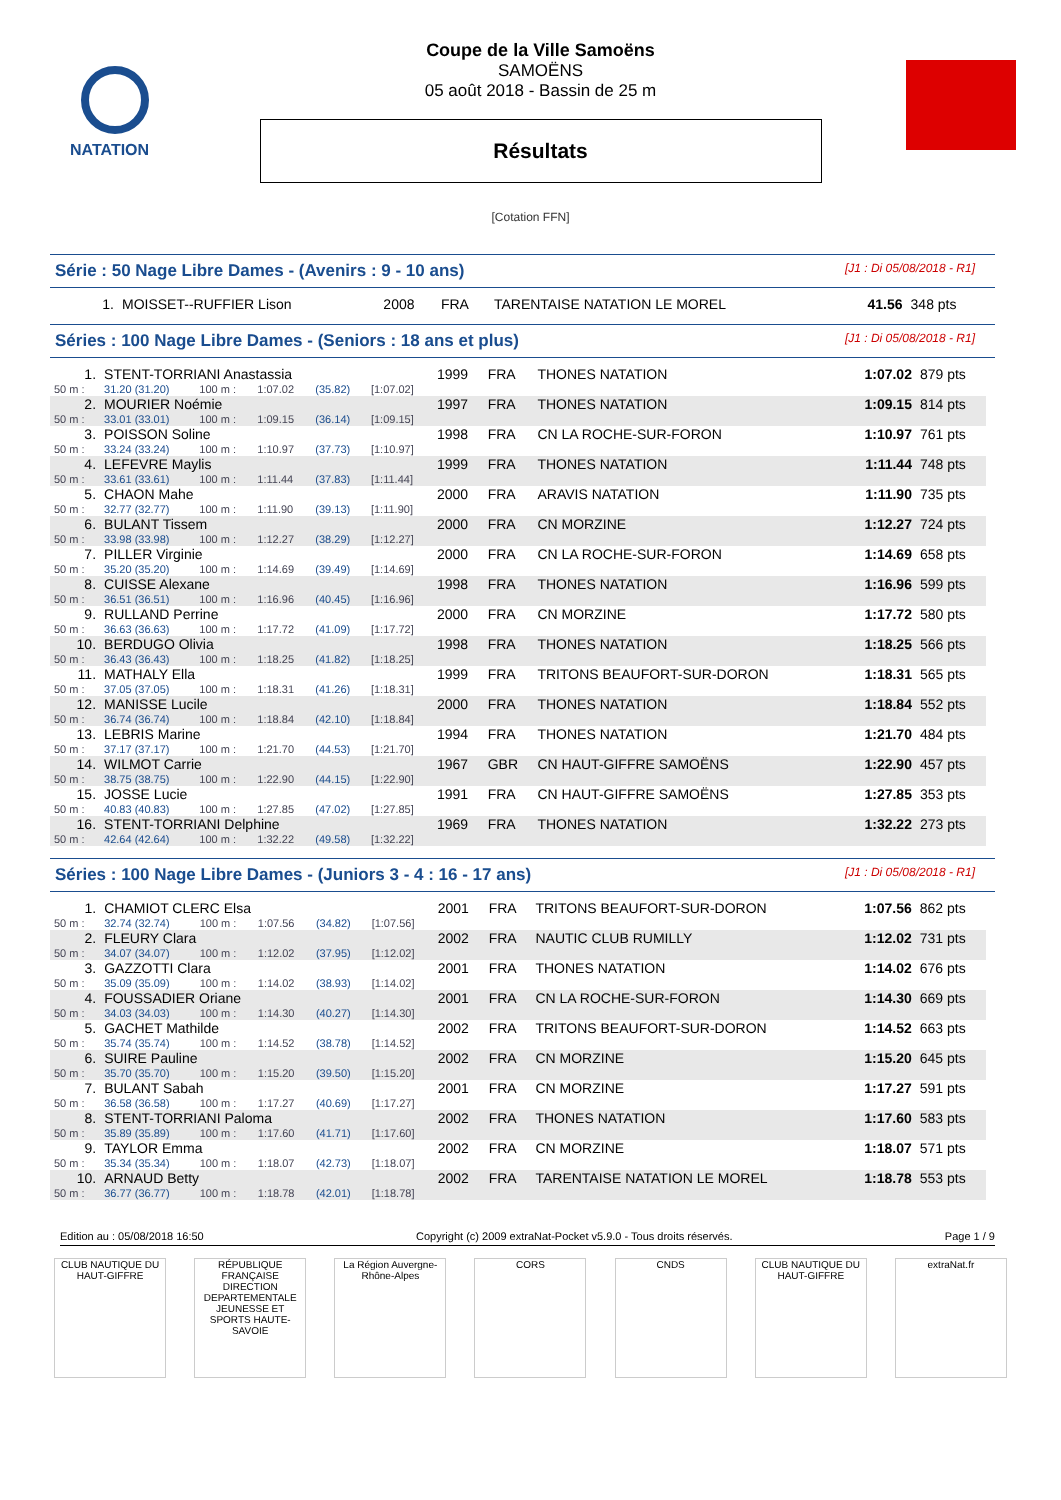NATATION
Coupe de la Ville Samoëns
SAMOËNS
05 août 2018 - Bassin de 25 m
Résultats
[Cotation FFN]
Série : 50 Nage Libre Dames - (Avenirs : 9 - 10 ans) [J1 : Di 05/08/2018 - R1]
| 1. | MOISSET--RUFFIER Lison | 2008 | FRA | TARENTAISE NATATION LE MOREL | 41.56 | 348 pts |
Séries : 100 Nage Libre Dames - (Seniors : 18 ans et plus) [J1 : Di 05/08/2018 - R1]
| 1. | STENT-TORRIANI Anastassia | | | | | 1999 | FRA | THONES NATATION | 1:07.02 | 879 pts |
| 50 m : | 31.20 (31.20) | 100 m : | 1:07.02 | (35.82) | [1:07.02] | | | | | |
| 2. | MOURIER Noémie | | | | | 1997 | FRA | THONES NATATION | 1:09.15 | 814 pts |
| 50 m : | 33.01 (33.01) | 100 m : | 1:09.15 | (36.14) | [1:09.15] | | | | | |
| 3. | POISSON Soline | | | | | 1998 | FRA | CN LA ROCHE-SUR-FORON | 1:10.97 | 761 pts |
| 50 m : | 33.24 (33.24) | 100 m : | 1:10.97 | (37.73) | [1:10.97] | | | | | |
| 4. | LEFEVRE Maylis | | | | | 1999 | FRA | THONES NATATION | 1:11.44 | 748 pts |
| 50 m : | 33.61 (33.61) | 100 m : | 1:11.44 | (37.83) | [1:11.44] | | | | | |
| 5. | CHAON Mahe | | | | | 2000 | FRA | ARAVIS NATATION | 1:11.90 | 735 pts |
| 50 m : | 32.77 (32.77) | 100 m : | 1:11.90 | (39.13) | [1:11.90] | | | | | |
| 6. | BULANT Tissem | | | | | 2000 | FRA | CN MORZINE | 1:12.27 | 724 pts |
| 50 m : | 33.98 (33.98) | 100 m : | 1:12.27 | (38.29) | [1:12.27] | | | | | |
| 7. | PILLER Virginie | | | | | 2000 | FRA | CN LA ROCHE-SUR-FORON | 1:14.69 | 658 pts |
| 50 m : | 35.20 (35.20) | 100 m : | 1:14.69 | (39.49) | [1:14.69] | | | | | |
| 8. | CUISSE Alexane | | | | | 1998 | FRA | THONES NATATION | 1:16.96 | 599 pts |
| 50 m : | 36.51 (36.51) | 100 m : | 1:16.96 | (40.45) | [1:16.96] | | | | | |
| 9. | RULLAND Perrine | | | | | 2000 | FRA | CN MORZINE | 1:17.72 | 580 pts |
| 50 m : | 36.63 (36.63) | 100 m : | 1:17.72 | (41.09) | [1:17.72] | | | | | |
| 10. | BERDUGO Olivia | | | | | 1998 | FRA | THONES NATATION | 1:18.25 | 566 pts |
| 50 m : | 36.43 (36.43) | 100 m : | 1:18.25 | (41.82) | [1:18.25] | | | | | |
| 11. | MATHALY Ella | | | | | 1999 | FRA | TRITONS BEAUFORT-SUR-DORON | 1:18.31 | 565 pts |
| 50 m : | 37.05 (37.05) | 100 m : | 1:18.31 | (41.26) | [1:18.31] | | | | | |
| 12. | MANISSE Lucile | | | | | 2000 | FRA | THONES NATATION | 1:18.84 | 552 pts |
| 50 m : | 36.74 (36.74) | 100 m : | 1:18.84 | (42.10) | [1:18.84] | | | | | |
| 13. | LEBRIS Marine | | | | | 1994 | FRA | THONES NATATION | 1:21.70 | 484 pts |
| 50 m : | 37.17 (37.17) | 100 m : | 1:21.70 | (44.53) | [1:21.70] | | | | | |
| 14. | WILMOT Carrie | | | | | 1967 | GBR | CN HAUT-GIFFRE SAMOËNS | 1:22.90 | 457 pts |
| 50 m : | 38.75 (38.75) | 100 m : | 1:22.90 | (44.15) | [1:22.90] | | | | | |
| 15. | JOSSE Lucie | | | | | 1991 | FRA | CN HAUT-GIFFRE SAMOËNS | 1:27.85 | 353 pts |
| 50 m : | 40.83 (40.83) | 100 m : | 1:27.85 | (47.02) | [1:27.85] | | | | | |
| 16. | STENT-TORRIANI Delphine | | | | | 1969 | FRA | THONES NATATION | 1:32.22 | 273 pts |
| 50 m : | 42.64 (42.64) | 100 m : | 1:32.22 | (49.58) | [1:32.22] | | | | | |
Séries : 100 Nage Libre Dames - (Juniors 3 - 4 : 16 - 17 ans) [J1 : Di 05/08/2018 - R1]
| 1. | CHAMIOT CLERC Elsa | | | | | 2001 | FRA | TRITONS BEAUFORT-SUR-DORON | 1:07.56 | 862 pts |
| 50 m : | 32.74 (32.74) | 100 m : | 1:07.56 | (34.82) | [1:07.56] | | | | | |
| 2. | FLEURY Clara | | | | | 2002 | FRA | NAUTIC CLUB RUMILLY | 1:12.02 | 731 pts |
| 50 m : | 34.07 (34.07) | 100 m : | 1:12.02 | (37.95) | [1:12.02] | | | | | |
| 3. | GAZZOTTI Clara | | | | | 2001 | FRA | THONES NATATION | 1:14.02 | 676 pts |
| 50 m : | 35.09 (35.09) | 100 m : | 1:14.02 | (38.93) | [1:14.02] | | | | | |
| 4. | FOUSSADIER Oriane | | | | | 2001 | FRA | CN LA ROCHE-SUR-FORON | 1:14.30 | 669 pts |
| 50 m : | 34.03 (34.03) | 100 m : | 1:14.30 | (40.27) | [1:14.30] | | | | | |
| 5. | GACHET Mathilde | | | | | 2002 | FRA | TRITONS BEAUFORT-SUR-DORON | 1:14.52 | 663 pts |
| 50 m : | 35.74 (35.74) | 100 m : | 1:14.52 | (38.78) | [1:14.52] | | | | | |
| 6. | SUIRE Pauline | | | | | 2002 | FRA | CN MORZINE | 1:15.20 | 645 pts |
| 50 m : | 35.70 (35.70) | 100 m : | 1:15.20 | (39.50) | [1:15.20] | | | | | |
| 7. | BULANT Sabah | | | | | 2001 | FRA | CN MORZINE | 1:17.27 | 591 pts |
| 50 m : | 36.58 (36.58) | 100 m : | 1:17.27 | (40.69) | [1:17.27] | | | | | |
| 8. | STENT-TORRIANI Paloma | | | | | 2002 | FRA | THONES NATATION | 1:17.60 | 583 pts |
| 50 m : | 35.89 (35.89) | 100 m : | 1:17.60 | (41.71) | [1:17.60] | | | | | |
| 9. | TAYLOR Emma | | | | | 2002 | FRA | CN MORZINE | 1:18.07 | 571 pts |
| 50 m : | 35.34 (35.34) | 100 m : | 1:18.07 | (42.73) | [1:18.07] | | | | | |
| 10. | ARNAUD Betty | | | | | 2002 | FRA | TARENTAISE NATATION LE MOREL | 1:18.78 | 553 pts |
| 50 m : | 36.77 (36.77) | 100 m : | 1:18.78 | (42.01) | [1:18.78] | | | | | |
Edition au : 05/08/2018 16:50 Copyright (c) 2009 extraNat-Pocket v5.9.0 - Tous droits réservés. Page 1 / 9
CLUB NAUTIQUE DU HAUT-GIFFRE
RÉPUBLIQUE FRANÇAISE DIRECTION DEPARTEMENTALE JEUNESSE ET SPORTS HAUTE-SAVOIE
La Région Auvergne-Rhône-Alpes
CORS CNDS CLUB NAUTIQUE DU HAUT-GIFFRE
extraNat.fr